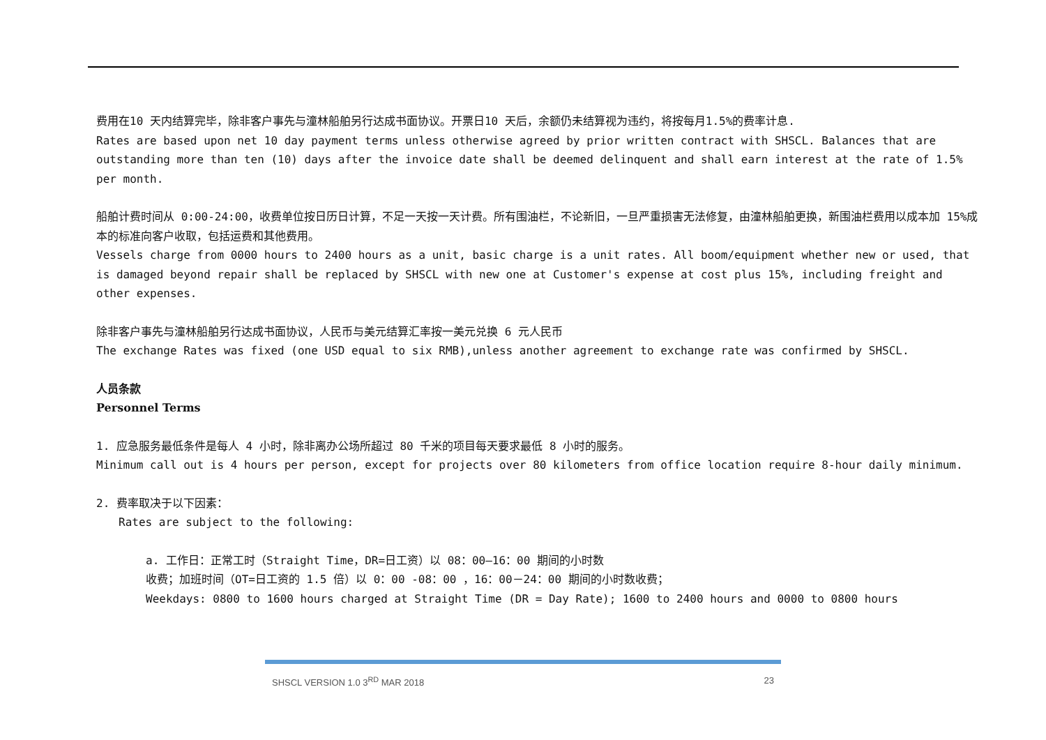费用在10 天内结算完毕，除非客户事先与潼林船舶另行达成书面协议。开票日10 天后，余额仍未结算视为违约，将按每月1.5%的费率计息.
Rates are based upon net 10 day payment terms unless otherwise agreed by prior written contract with SHSCL. Balances that are outstanding more than ten (10) days after the invoice date shall be deemed delinquent and shall earn interest at the rate of 1.5% per month.
船舶计费时间从 0:00-24:00，收费单位按日历日计算，不足一天按一天计费。所有围油栏，不论新旧，一旦严重损害无法修复，由潼林船舶更换，新围油栏费用以成本加 15%成本的标准向客户收取，包括运费和其他费用。
Vessels charge from 0000 hours to 2400 hours as a unit, basic charge is a unit rates. All boom/equipment whether new or used, that is damaged beyond repair shall be replaced by SHSCL with new one at Customer's expense at cost plus 15%, including freight and other expenses.
除非客户事先与潼林船舶另行达成书面协议，人民币与美元结算汇率按一美元兑换 6 元人民币
The exchange Rates was fixed (one USD equal to six RMB),unless another agreement to exchange rate was confirmed by SHSCL.
人员条款
Personnel Terms
1. 应急服务最低条件是每人 4 小时，除非离办公场所超过 80 千米的项目每天要求最低 8 小时的服务。
Minimum call out is 4 hours per person, except for projects over 80 kilometers from office location require 8-hour daily minimum.
2. 费率取决于以下因素：
Rates are subject to the following:
a. 工作日：正常工时（Straight Time，DR=日工资）以 08：00—16：00 期间的小时数
收费；加班时间（OT=日工资的 1.5 倍）以 0：00 -08：00 ，16：00－24：00 期间的小时数收费；
Weekdays: 0800 to 1600 hours charged at Straight Time (DR = Day Rate); 1600 to 2400 hours and 0000 to 0800 hours
SHSCL VERSION 1.0 3<sup>RD</sup> MAR 2018 23